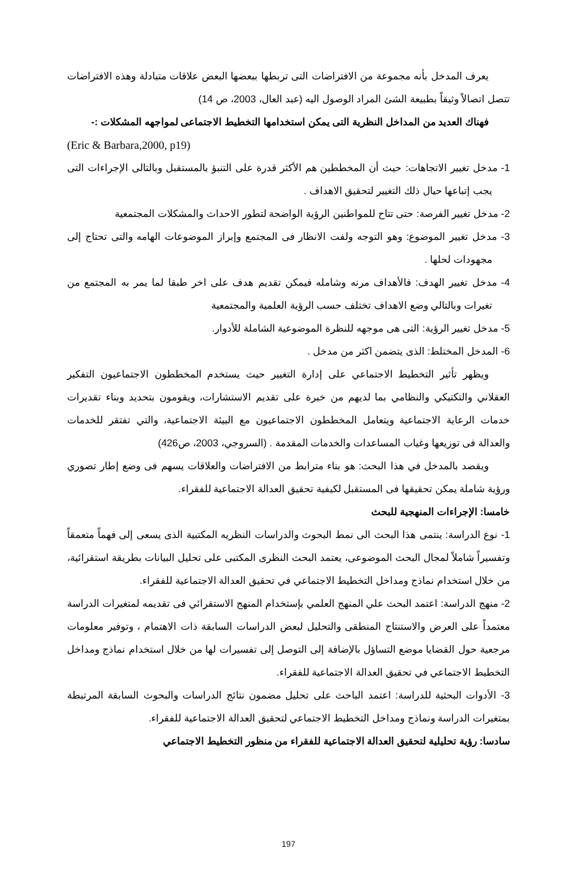يعرف المدخل بأنه مجموعة من الافتراضات التى تربطها ببعضها البعض علاقات متبادلة وهذه الافتراضات تتصل اتصالاً وثيقاً بطبيعة الشئ المراد الوصول اليه (عبد العال، 2003، ص 14)
فهناك العديد من المداخل النظرية التى يمكن استخدامها التخطيط الاجتماعى لمواجهه المشكلات :-
(Eric & Barbara,2000, p19)
1- مدخل تغيير الاتجاهات: حيث أن المخططين هم الأكثر قدرة على التنبؤ بالمستقبل وبالتالى الإجراءات التى يجب إتباعها حيال ذلك التغيير لتحقيق الاهداف .
2- مدخل تغيير الفرصة: حتى تتاح للمواطنين الرؤية الواضحة لتطور الاحداث والمشكلات المجتمعية
3- مدخل تغيير الموضوع: وهو التوجه ولفت الانظار فى المجتمع وإبراز الموضوعات الهامه والتى تحتاج إلى مجهودات لحلها .
4- مدخل تغيير الهدف: فالأهداف مرنه وشامله فيمكن تقديم هدف على اخر طبقا لما يمر به المجتمع من تغيرات وبالتالي وضع الاهداف تختلف حسب الرؤية العلمية والمجتمعية
5- مدخل تغيير الرؤية: التى هى موجهه للنظرة الموضوعية الشاملة للأدوار.
6- المدخل المختلط: الذى يتضمن اكثر من مدخل .
ويظهر تأثير التخطيط الاجتماعي على إدارة التغيير حيث يستخدم المخططون الاجتماعيون التفكير العقلاني والتكتيكي والنظامي بما لديهم من خبرة على تقديم الاستشارات، ويقومون بتحديد وبناء تقديرات خدمات الرعاية الاجتماعية ويتعامل المخططون الاجتماعيون مع البيئة الاجتماعية، والتي تفتقر للخدمات والعدالة فى توزيعها وغياب المساعدات والخدمات المقدمة . (السروجي، 2003، ص426)
ويقصد بالمدخل في هذا البحث: هو بناء مترابط من الافتراضات والعلاقات يسهم فى وضع إطار تصوري ورؤية شاملة يمكن تحقيقها فى المستقبل لكيفية تحقيق العدالة الاجتماعية للفقراء.
خامسا: الإجراءات المنهجية للبحث
1- نوع الدراسة: ينتمى هذا البحث الى نمط البحوث والدراسات النظريه المكتبية الذى يسعى إلى فهماً متعمقاً وتفسيراً شاملاً لمجال البحث الموضوعى، يعتمد البحث النظرى المكتبى على تحليل البيانات بطريقة استقرائية، من خلال استخدام نماذج ومداخل التخطيط الاجتماعي في تحقيق العدالة الاجتماعية للفقراء.
2- منهج الدراسة: اعتمد البحث علي المنهج العلمي بإستخدام المنهج الاستقرائي فى تقديمه لمتغيرات الدراسة معتمداً على العرض والاستنتاج المنطقى والتحليل لبعض الدراسات السابقة ذات الاهتمام ، وتوفير معلومات مرجعية حول القضايا موضع التساؤل بالإضافة إلى التوصل إلى تفسيرات لها من خلال استخدام نماذج ومداخل التخطيط الاجتماعي في تحقيق العدالة الاجتماعية للفقراء.
3- الأدوات البحثية للدراسة: اعتمد الباحث على تحليل مضمون نتائج الدراسات والبحوث السابقة المرتبطة بمتغيرات الدراسة ونماذج ومداخل التخطيط الاجتماعي لتحقيق العدالة الاجتماعية للفقراء.
سادسا: رؤية تحليلية لتحقيق العدالة الاجتماعية للفقراء من منظور التخطيط الاجتماعي
197